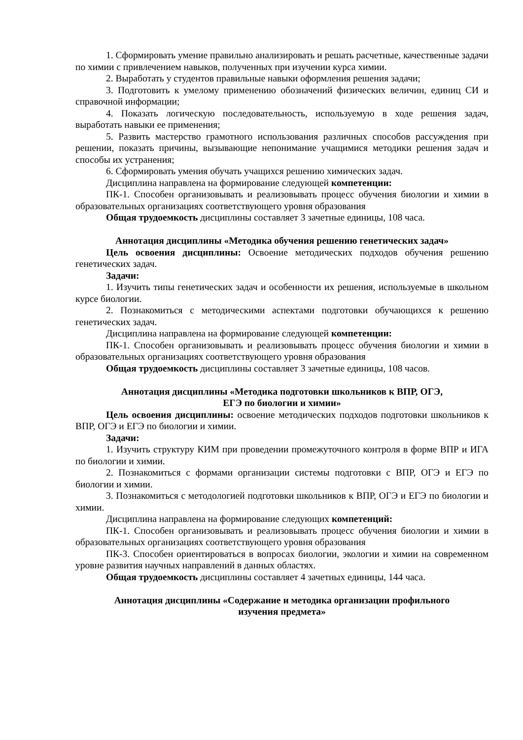1. Сформировать умение правильно анализировать и решать расчетные, качественные задачи по химии с привлечением навыков, полученных при изучении курса химии.
2. Выработать у студентов правильные навыки оформления решения задачи;
3. Подготовить к умелому применению обозначений физических величин, единиц СИ и справочной информации;
4. Показать логическую последовательность, используемую в ходе решения задач, выработать навыки ее применения;
5. Развить мастерство грамотного использования различных способов рассуждения при решении, показать причины, вызывающие непонимание учащимися методики решения задач и способы их устранения;
6. Сформировать умения обучать учащихся решению химических задач.
Дисциплина направлена на формирование следующей компетенции:
ПК-1. Способен организовывать и реализовывать процесс обучения биологии и химии в образовательных организациях соответствующего уровня образования
Общая трудоемкость дисциплины составляет 3 зачетные единицы, 108 часа.
Аннотация дисциплины «Методика обучения решению генетических задач»
Цель освоения дисциплины: Освоение методических подходов обучения решению генетических задач.
Задачи:
1. Изучить типы генетических задач и особенности их решения, используемые в школьном курсе биологии.
2. Познакомиться с методическими аспектами подготовки обучающихся к решению генетических задач.
Дисциплина направлена на формирование следующей компетенции:
ПК-1. Способен организовывать и реализовывать процесс обучения биологии и химии в образовательных организациях соответствующего уровня образования
Общая трудоемкость дисциплины составляет 3 зачетные единицы, 108 часов.
Аннотация дисциплины «Методика подготовки школьников к ВПР, ОГЭ,
ЕГЭ по биологии и химии»
Цель освоения дисциплины: освоение методических подходов подготовки школьников к ВПР, ОГЭ и ЕГЭ по биологии и химии.
Задачи:
1. Изучить структуру КИМ при проведении промежуточного контроля в форме ВПР и ИГА по биологии и химии.
2. Познакомиться с формами организации системы подготовки с ВПР, ОГЭ и ЕГЭ по биологии и химии.
3. Познакомиться с методологией подготовки школьников к ВПР, ОГЭ и ЕГЭ по биологии и химии.
Дисциплина направлена на формирование следующих компетенций:
ПК-1. Способен организовывать и реализовывать процесс обучения биологии и химии в образовательных организациях соответствующего уровня образования
ПК-3. Способен ориентироваться в вопросах биологии, экологии и химии на современном уровне развития научных направлений в данных областях.
Общая трудоемкость дисциплины составляет 4 зачетных единицы, 144 часа.
Аннотация дисциплины «Содержание и методика организации профильного
изучения предмета»